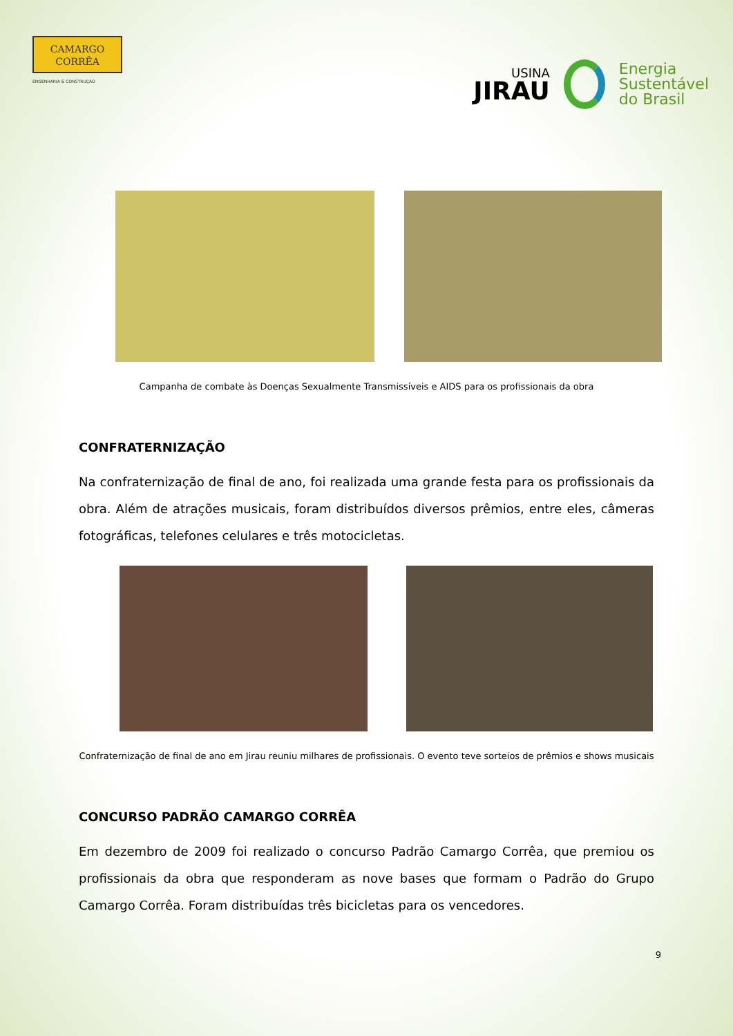CAMARGO
CORRÊA
ENGENHARIA & CONSTRUÇÃO
USINA
JIRAU
Energia
Sustentável
do Brasil
Campanha de combate às Doenças Sexualmente Transmissíveis e AIDS para os profissionais da obra
CONFRATERNIZAÇÃO
Na confraternização de final de ano, foi realizada uma grande festa para os profissionais da obra. Além de atrações musicais, foram distribuídos diversos prêmios, entre eles, câmeras fotográficas, telefones celulares e três motocicletas.
Confraternização de final de ano em Jirau reuniu milhares de profissionais. O evento teve sorteios de prêmios e shows musicais
CONCURSO PADRÃO CAMARGO CORRÊA
Em dezembro de 2009 foi realizado o concurso Padrão Camargo Corrêa, que premiou os profissionais da obra que responderam as nove bases que formam o Padrão do Grupo Camargo Corrêa. Foram distribuídas três bicicletas para os vencedores.
9